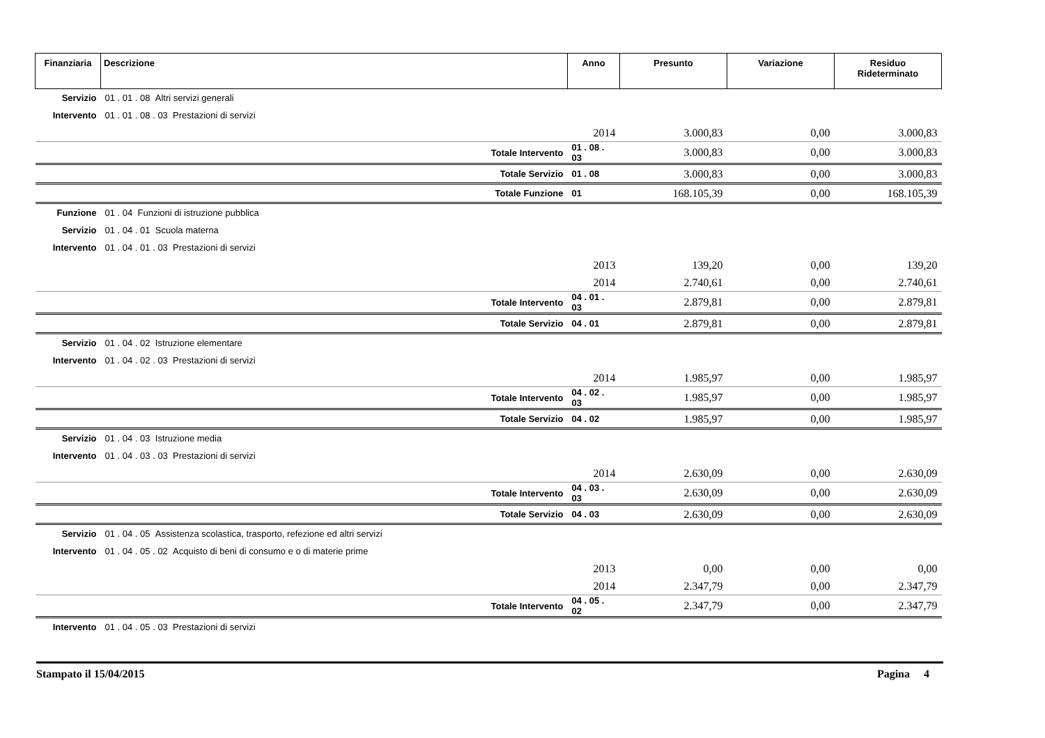| Finanziaria | Descrizione | Anno | Presunto | Variazione | Residuo Rideterminato |
| --- | --- | --- | --- | --- | --- |
| Servizio | 01 . 01 . 08 Altri servizi generali | | | | |
| Intervento | 01 . 01 . 08 . 03 Prestazioni di servizi | | | | |
| | | 2014 | 3.000,83 | 0,00 | 3.000,83 |
| | Totale Intervento | 01 . 08 . 03 | 3.000,83 | 0,00 | 3.000,83 |
| | Totale Servizio | 01 . 08 | 3.000,83 | 0,00 | 3.000,83 |
| | Totale Funzione | 01 | 168.105,39 | 0,00 | 168.105,39 |
| Funzione | 01 . 04 Funzioni di istruzione pubblica | | | | |
| Servizio | 01 . 04 . 01 Scuola materna | | | | |
| Intervento | 01 . 04 . 01 . 03 Prestazioni di servizi | | | | |
| | | 2013 | 139,20 | 0,00 | 139,20 |
| | | 2014 | 2.740,61 | 0,00 | 2.740,61 |
| | Totale Intervento | 04 . 01 . 03 | 2.879,81 | 0,00 | 2.879,81 |
| | Totale Servizio | 04 . 01 | 2.879,81 | 0,00 | 2.879,81 |
| Servizio | 01 . 04 . 02 Istruzione elementare | | | | |
| Intervento | 01 . 04 . 02 . 03 Prestazioni di servizi | | | | |
| | | 2014 | 1.985,97 | 0,00 | 1.985,97 |
| | Totale Intervento | 04 . 02 . 03 | 1.985,97 | 0,00 | 1.985,97 |
| | Totale Servizio | 04 . 02 | 1.985,97 | 0,00 | 1.985,97 |
| Servizio | 01 . 04 . 03 Istruzione media | | | | |
| Intervento | 01 . 04 . 03 . 03 Prestazioni di servizi | | | | |
| | | 2014 | 2.630,09 | 0,00 | 2.630,09 |
| | Totale Intervento | 04 . 03 . 03 | 2.630,09 | 0,00 | 2.630,09 |
| | Totale Servizio | 04 . 03 | 2.630,09 | 0,00 | 2.630,09 |
| Servizio | 01 . 04 . 05 Assistenza scolastica, trasporto, refezione ed altri servizi | | | | |
| Intervento | 01 . 04 . 05 . 02 Acquisto di beni di consumo e o di materie prime | | | | |
| | | 2013 | 0,00 | 0,00 | 0,00 |
| | | 2014 | 2.347,79 | 0,00 | 2.347,79 |
| | Totale Intervento | 04 . 05 . 02 | 2.347,79 | 0,00 | 2.347,79 |
| Intervento | 01 . 04 . 05 . 03 Prestazioni di servizi | | | | |
Stampato il 15/04/2015 Pagina 4